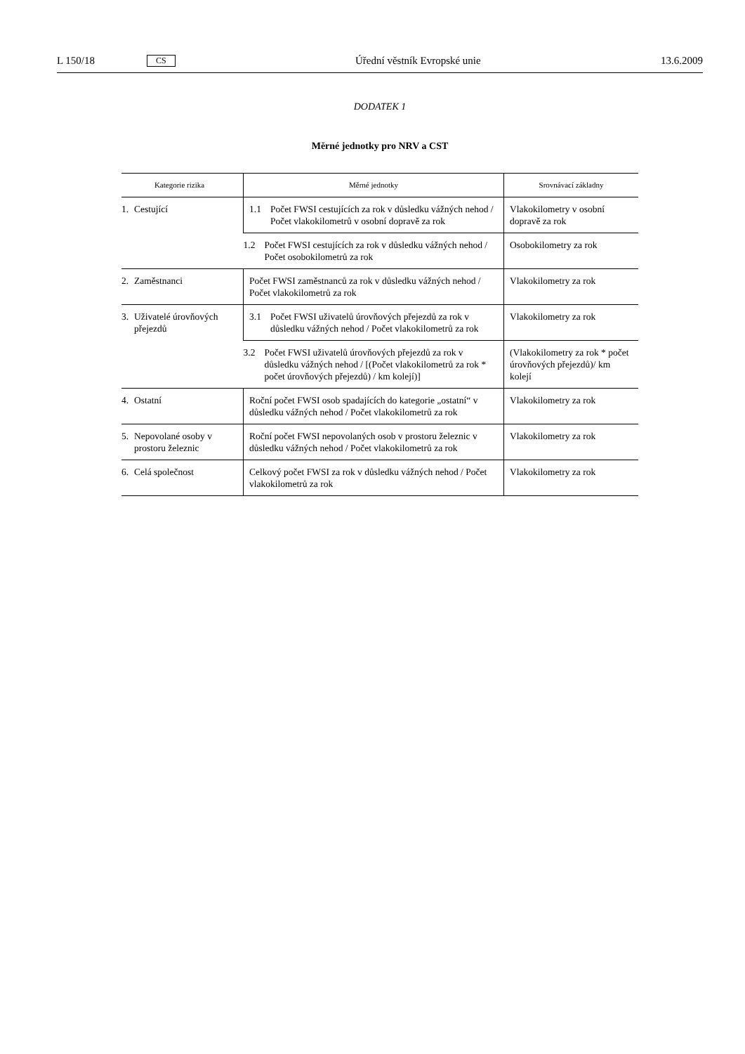L 150/18 CS Úřední věstník Evropské unie 13.6.2009
DODATEK 1
Měrné jednotky pro NRV a CST
| Kategorie rizika | Měrné jednotky | Srovnávací základny |
| --- | --- | --- |
| 1. Cestující | 1.1 Počet FWSI cestujících za rok v důsledku vážných nehod / Počet vlakokilometrů v osobní dopravě za rok | Vlakokilometry v osobní dopravě za rok |
| | 1.2 Počet FWSI cestujících za rok v důsledku vážných nehod / Počet osobokilometrů za rok | Osobokilometry za rok |
| 2. Zaměstnanci | Počet FWSI zaměstnanců za rok v důsledku vážných nehod / Počet vlakokilometrů za rok | Vlakokilometry za rok |
| 3. Uživatelé úrovňových přejezdů | 3.1 Počet FWSI uživatelů úrovňových přejezdů za rok v důsledku vážných nehod / Počet vlakokilometrů za rok | Vlakokilometry za rok |
| | 3.2 Počet FWSI uživatelů úrovňových přejezdů za rok v důsledku vážných nehod / [(Počet vlakokilometrů za rok * počet úrovňových přejezdů) / km kolejí)] | (Vlakokilometry za rok * počet úrovňových přejezdů)/ km kolejí |
| 4. Ostatní | Roční počet FWSI osob spadajících do kategorie „ostatní“ v důsledku vážných nehod / Počet vlakokilometrů za rok | Vlakokilometry za rok |
| 5. Nepovolané osoby v prostoru železnic | Roční počet FWSI nepovolaných osob v prostoru železnic v důsledku vážných nehod / Počet vlakokilometrů za rok | Vlakokilometry za rok |
| 6. Celá společnost | Celkový počet FWSI za rok v důsledku vážných nehod / Počet vlakokilometrů za rok | Vlakokilometry za rok |